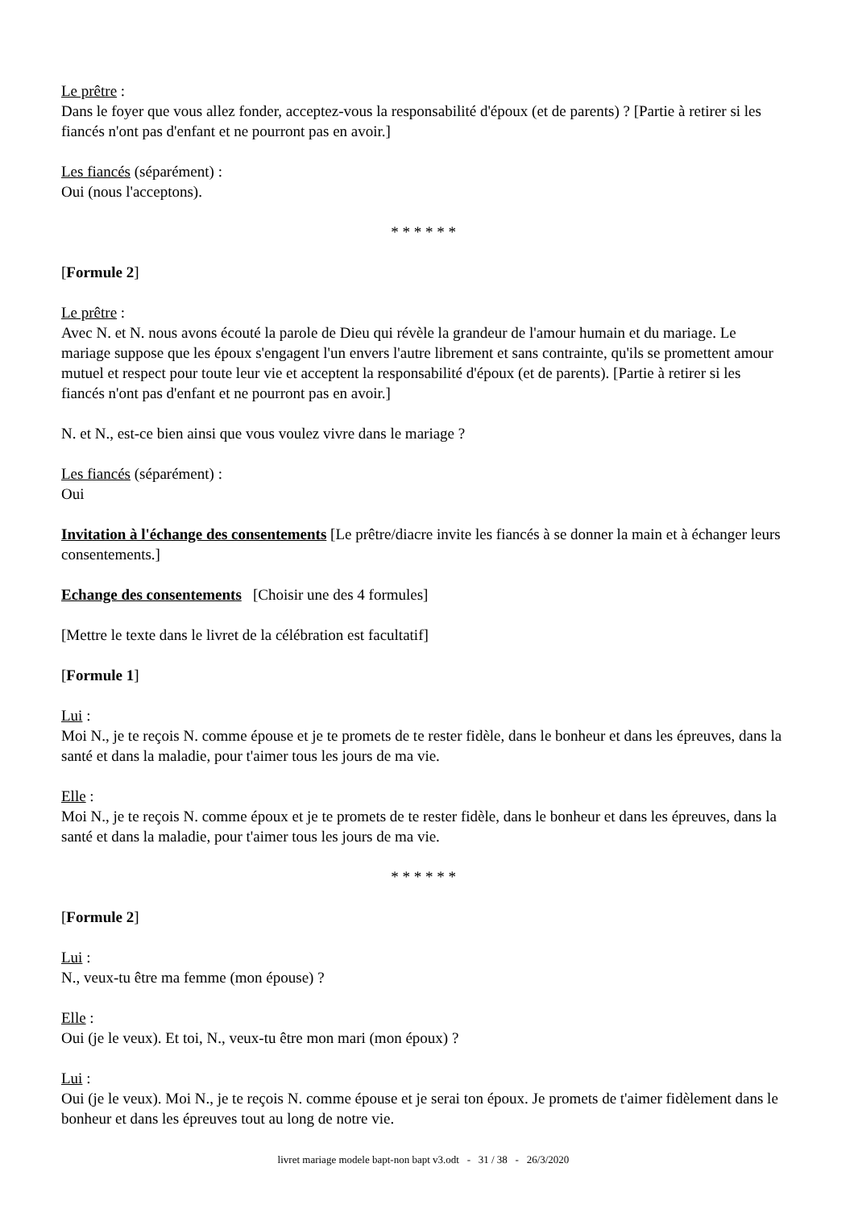Le prêtre :
Dans le foyer que vous allez fonder, acceptez-vous la responsabilité d'époux (et de parents) ? [Partie à retirer si les fiancés n'ont pas d'enfant et ne pourront pas en avoir.]
Les fiancés (séparément) :
Oui (nous l'acceptons).
* * * * * *
[Formule 2]
Le prêtre :
Avec N. et N. nous avons écouté la parole de Dieu qui révèle la grandeur de l'amour humain et du mariage. Le mariage suppose que les époux s'engagent l'un envers l'autre librement et sans contrainte, qu'ils se promettent amour mutuel et respect pour toute leur vie et acceptent la responsabilité d'époux (et de parents). [Partie à retirer si les fiancés n'ont pas d'enfant et ne pourront pas en avoir.]
N. et N., est-ce bien ainsi que vous voulez vivre dans le mariage ?
Les fiancés (séparément) :
Oui
Invitation à l'échange des consentements [Le prêtre/diacre invite les fiancés à se donner la main et à échanger leurs consentements.]
Echange des consentements [Choisir une des 4 formules]
[Mettre le texte dans le livret de la célébration est facultatif]
[Formule 1]
Lui :
Moi N., je te reçois N. comme épouse et je te promets de te rester fidèle, dans le bonheur et dans les épreuves, dans la santé et dans la maladie, pour t'aimer tous les jours de ma vie.
Elle :
Moi N., je te reçois N. comme époux et je te promets de te rester fidèle, dans le bonheur et dans les épreuves, dans la santé et dans la maladie, pour t'aimer tous les jours de ma vie.
* * * * * *
[Formule 2]
Lui :
N., veux-tu être ma femme (mon épouse) ?
Elle :
Oui (je le veux). Et toi, N., veux-tu être mon mari (mon époux) ?
Lui :
Oui (je le veux). Moi N., je te reçois N. comme épouse et je serai ton époux. Je promets de t'aimer fidèlement dans le bonheur et dans les épreuves tout au long de notre vie.
livret mariage modele bapt-non bapt v3.odt - 31 / 38 - 26/3/2020